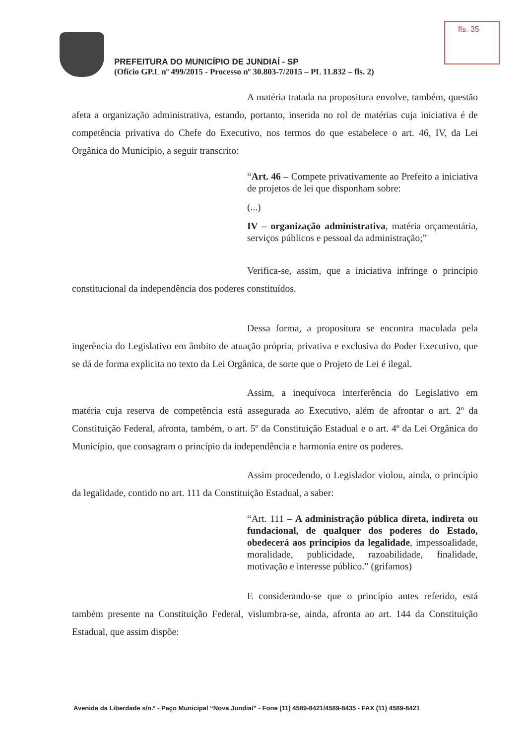PREFEITURA DO MUNICÍPIO DE JUNDIAÍ - SP
(Ofício GP.L nº 499/2015 - Processo nº 30.803-7/2015 – PL 11.832 – fls. 2)
fls. 35
A matéria tratada na propositura envolve, também, questão afeta a organização administrativa, estando, portanto, inserida no rol de matérias cuja iniciativa é de competência privativa do Chefe do Executivo, nos termos do que estabelece o art. 46, IV, da Lei Orgânica do Município, a seguir transcrito:
“Art. 46 – Compete privativamente ao Prefeito a iniciativa de projetos de lei que disponham sobre:
(...)
IV – organização administrativa, matéria orçamentária, serviços públicos e pessoal da administração;”
Verifica-se, assim, que a iniciativa infringe o princípio constitucional da independência dos poderes constituídos.
Dessa forma, a propositura se encontra maculada pela ingerência do Legislativo em âmbito de atuação própria, privativa e exclusiva do Poder Executivo, que se dá de forma explicita no texto da Lei Orgânica, de sorte que o Projeto de Lei é ilegal.
Assim, a inequívoca interferência do Legislativo em matéria cuja reserva de competência está assegurada ao Executivo, além de afrontar o art. 2º da Constituição Federal, afronta, também, o art. 5º da Constituição Estadual e o art. 4º da Lei Orgânica do Município, que consagram o princípio da independência e harmonia entre os poderes.
Assim procedendo, o Legislador violou, ainda, o princípio da legalidade, contido no art. 111 da Constituição Estadual, a saber:
“Art. 111 – A administração pública direta, indireta ou fundacional, de qualquer dos poderes do Estado, obedecerá aos princípios da legalidade, impessoalidade, moralidade, publicidade, razoabilidade, finalidade, motivação e interesse público.” (grifamos)
E considerando-se que o princípio antes referido, está também presente na Constituição Federal, vislumbra-se, ainda, afronta ao art. 144 da Constituição Estadual, que assim dispõe:
Avenida da Liberdade s/n.º - Paço Municipal “Nova Jundiaí” - Fone (11) 4589-8421/4589-8435 - FAX (11) 4589-8421